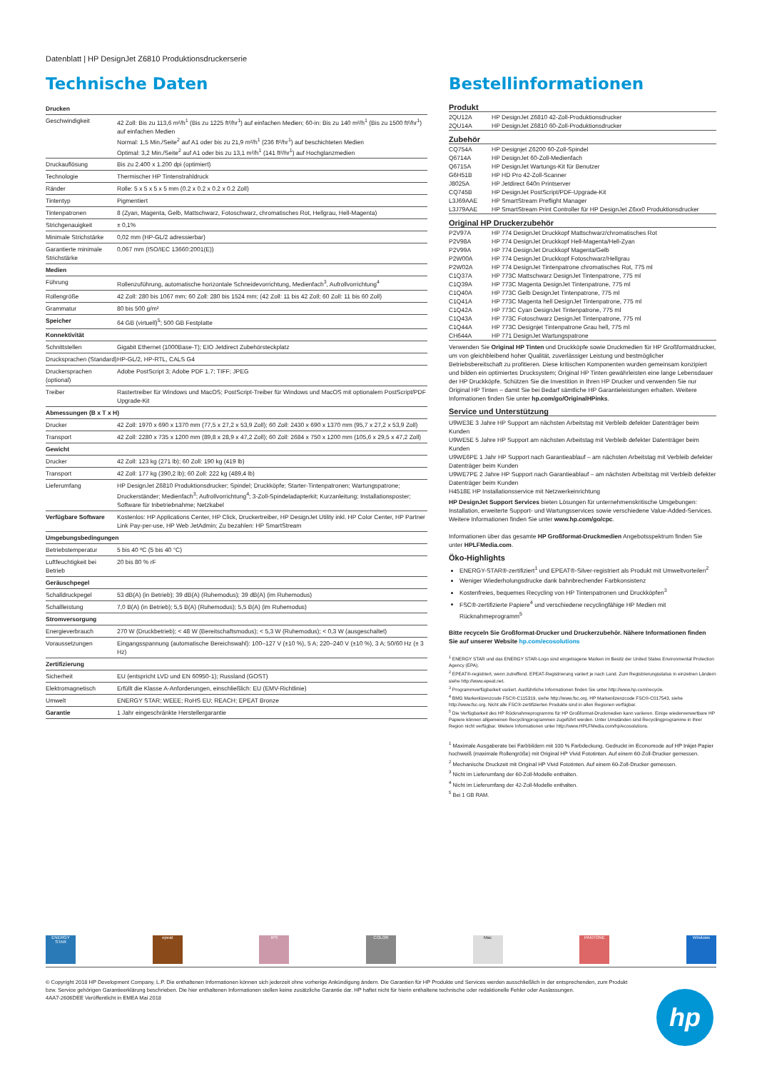Datenblatt | HP DesignJet Z6810 Produktionsdruckerserie
Technische Daten
| Drucken | |
| --- | --- |
| Geschwindigkeit | 42 Zoll: Bis zu 113,6 m²/h<sup>1</sup> (Bis zu 1225 ft²/hr<sup>1</sup>) auf einfachen Medien; 60-in: Bis zu 140 m²/h<sup>1</sup> (Bis zu 1500 ft²/hr<sup>1</sup>) auf einfachen Medien Normal: 1,5 Min./Seite<sup>2</sup> auf A1 oder bis zu 21,9 m²/h<sup>1</sup> (236 ft²/hr<sup>1</sup>) auf beschichteten Medien Optimal: 3,2 Min./Seite<sup>2</sup> auf A1 oder bis zu 13,1 m²/h<sup>1</sup> (141 ft²/hr<sup>1</sup>) auf Hochglanzmedien |
| Druckauflösung | Bis zu 2.400 x 1.200 dpi (optimiert) |
| Technologie | Thermischer HP Tintenstrahldruck |
| Ränder | Rolle: 5 x 5 x 5 x 5 mm (0.2 x 0.2 x 0.2 x 0.2 Zoll) |
| Tintentyp | Pigmentiert |
| Tintenpatronen | 8 (Zyan, Magenta, Gelb, Mattschwarz, Fotoschwarz, chromatisches Rot, Hellgrau, Hell-Magenta) |
| Strichgenauigkeit | ± 0,1% |
| Minimale Strichstärke | 0,02 mm (HP-GL/2 adressierbar) |
| Garantierte minimale Strichstärke | 0,067 mm (ISO/IEC 13660:2001(E)) |
| Medien | |
| Führung | Rollenzuführung, automatische horizontale Schneidevorrichtung, Medienfach<sup>3</sup>, Aufrollvorrichtung<sup>4</sup> |
| Rollengröße | 42 Zoll: 280 bis 1067 mm; 60 Zoll: 280 bis 1524 mm; (42 Zoll: 11 bis 42 Zoll; 60 Zoll: 11 bis 60 Zoll) |
| Grammatur | 80 bis 500 g/m² |
| Speicher | 64 GB (virtuell)<sup>5</sup>; 500 GB Festplatte |
| Konnektivität | |
| Schnittstellen | Gigabit Ethernet (1000Base-T); EIO Jetdirect Zubehörsteckplatz |
| Drucksprachen (Standard) | HP-GL/2, HP-RTL, CALS G4 |
| Druckersprachen (optional) | Adobe PostScript 3; Adobe PDF 1.7; TIFF; JPEG |
| Treiber | Rastertreiber für Windows und MacOS; PostScript-Treiber für Windows und MacOS mit optionalem PostScript/PDF Upgrade-Kit |
| Abmessungen (B x T x H) | |
| Drucker | 42 Zoll: 1970 x 690 x 1370 mm (77,5 x 27,2 x 53,9 Zoll); 60 Zoll: 2430 x 690 x 1370 mm (95,7 x 27,2 x 53,9 Zoll) |
| Transport | 42 Zoll: 2280 x 735 x 1200 mm (89,8 x 28,9 x 47,2 Zoll); 60 Zoll: 2684 x 750 x 1200 mm (105,6 x 29,5 x 47,2 Zoll) |
| Gewicht | |
| Drucker | 42 Zoll: 123 kg (271 lb); 60 Zoll: 190 kg (419 lb) |
| Transport | 42 Zoll: 177 kg (390,2 lb); 60 Zoll: 222 kg (489,4 lb) |
| Lieferumfang | HP DesignJet Z6810 Produktionsdrucker; Spindel; Druckköpfe; Starter-Tintenpatronen; Wartungspatrone; Druckerständer; Medienfach<sup>3</sup>; Aufrollvorrichtung<sup>4</sup>; 3-Zoll-Spindeladapterkit; Kurzanleitung; Installationsposter; Software für Inbetriebnahme; Netzkabel |
| Verfügbare Software | Kostenlos: HP Applications Center, HP Click, Druckertreiber, HP DesignJet Utility inkl. HP Color Center, HP Partner Link Pay-per-use, HP Web JetAdmin; Zu bezahlen: HP SmartStream |
| Umgebungsbedingungen | |
| Betriebstemperatur | 5 bis 40 ºC (5 bis 40 °C) |
| Luftfeuchtigkeit bei Betrieb | 20 bis 80 % rF |
| Geräuschpegel | |
| Schalldruckpegel | 53 dB(A) (in Betrieb); 39 dB(A) (Ruhemodus); 39 dB(A) (im Ruhemodus) |
| Schallleistung | 7,0 B(A) (in Betrieb); 5,5 B(A) (Ruhemodus); 5,5 B(A) (im Ruhemodus) |
| Stromversorgung | |
| Energieverbrauch | 270 W (Druckbetrieb); < 48 W (Bereitschaftsmodus); < 5,3 W (Ruhemodus); < 0,3 W (ausgeschaltet) |
| Voraussetzungen | Eingangsspannung (automatische Bereichswahl): 100–127 V (±10 %), 5 A; 220–240 V (±10 %), 3 A; 50/60 Hz (± 3 Hz) |
| Zertifizierung | |
| Sicherheit | EU (entspricht LVD und EN 60950-1); Russland (GOST) |
| Elektromagnetisch | Erfüllt die Klasse A-Anforderungen, einschließlich: EU (EMV-Richtlinie) |
| Umwelt | ENERGY STAR; WEEE; RoHS EU; REACH; EPEAT Bronze |
| Garantie | 1 Jahr eingeschränkte Herstellergarantie |
Bestellinformationen
Produkt
| 2QU12A | HP DesignJet Z6810 42-Zoll-Produktionsdrucker |
| 2QU14A | HP DesignJet Z6810 60-Zoll-Produktionsdrucker |
Zubehör
| CQ754A | HP Designjet Z6200 60-Zoll-Spindel |
| Q6714A | HP DesignJet 60-Zoll-Medienfach |
| Q6715A | HP DesignJet Wartungs-Kit für Benutzer |
| G6H51B | HP HD Pro 42-Zoll-Scanner |
| J8025A | HP Jetdirect 640n Printserver |
| CQ745B | HP DesignJet PostScript/PDF-Upgrade-Kit |
| L3J69AAE | HP SmartStream Preflight Manager |
| L3J79AAE | HP SmartStream Print Controller für HP DesignJet Z6xx0 Produktionsdrucker |
Original HP Druckerzubehör
| P2V97A | HP 774 DesignJet Druckkopf Mattschwarz/chromatisches Rot |
| P2V98A | HP 774 DesignJet Druckkopf Hell-Magenta/Hell-Zyan |
| P2V99A | HP 774 DesignJet Druckkopf Magenta/Gelb |
| P2W00A | HP 774 DesignJet Druckkopf Fotoschwarz/Hellgrau |
| P2W02A | HP 774 DesignJet Tintenpatrone chromatisches Rot, 775 ml |
| C1Q37A | HP 773C Mattschwarz DesignJet Tintenpatrone, 775 ml |
| C1Q39A | HP 773C Magenta DesignJet Tintenpatrone, 775 ml |
| C1Q40A | HP 773C Gelb DesignJet Tintenpatrone, 775 ml |
| C1Q41A | HP 773C Magenta hell DesignJet Tintenpatrone, 775 ml |
| C1Q42A | HP 773C Cyan DesignJet Tintenpatrone, 775 ml |
| C1Q43A | HP 773C Fotoschwarz DesignJet Tintenpatrone, 775 ml |
| C1Q44A | HP 773C Designjet Tintenpatrone Grau hell, 775 ml |
| CH644A | HP 771 DesignJet Wartungspatrone |
Verwenden Sie Original HP Tinten und Druckköpfe sowie Druckmedien für HP Großformatdrucker, um von gleichbleibend hoher Qualität, zuverlässiger Leistung und bestmöglicher Betriebsbereitschaft zu profitieren. Diese kritischen Komponenten wurden gemeinsam konzipiert und bilden ein optimiertes Drucksystem; Original HP Tinten gewährleisten eine lange Lebensdauer der HP Druckköpfe. Schützen Sie die Investition in Ihren HP Drucker und verwenden Sie nur Original HP Tinten – damit Sie bei Bedarf sämtliche HP Garantieleistungen erhalten. Weitere Informationen finden Sie unter hp.com/go/OriginalHPinks.
Service und Unterstützung
U9WE3E 3 Jahre HP Support am nächsten Arbeitstag mit Verbleib defekter Datenträger beim Kunden
U9WE5E 5 Jahre HP Support am nächsten Arbeitstag mit Verbleib defekter Datenträger beim Kunden
U9WE6PE 1 Jahr HP Support nach Garantieablauf – am nächsten Arbeitstag mit Verbleib defekter Datenträger beim Kunden
U9WE7PE 2 Jahre HP Support nach Garantieablauf – am nächsten Arbeitstag mit Verbleib defekter Datenträger beim Kunden
H4518E HP Installationsservice mit Netzwerkeinrichtung
HP DesignJet Support Services bieten Lösungen für unternehmenskritische Umgebungen: Installation, erweiterte Support- und Wartungsservices sowie verschiedene Value-Added-Services. Weitere Informationen finden Sie unter www.hp.com/go/cpc.
Informationen über das gesamte HP Großformat-Druckmedien Angebotsspektrum finden Sie unter HPLFMedia.com.
Öko-Highlights
ENERGY-STAR®-zertifiziert<sup>1</sup> und EPEAT®-Silver-registriert als Produkt mit Umweltvorteilen<sup>2</sup>
Weniger Wiederholungsdrucke dank bahnbrechender Farbkonsistenz
Kostenfreies, bequemes Recycling von HP Tintenpatronen und Druckköpfen<sup>3</sup>
FSC®-zertifizierte Papiere<sup>4</sup> und verschiedene recyclingfähige HP Medien mit Rücknahmeprogramm<sup>5</sup>
Bitte recyceln Sie Großformat-Drucker und Druckerzubehör. Nähere Informationen finden Sie auf unserer Website hp.com/ecosolutions
<sup>1</sup> ENERGY STAR und das ENERGY STAR-Logo sind eingetragene Marken im Besitz der United States Environmental Protection Agency (EPA).
<sup>2</sup> EPEAT®-registriert, wenn zutreffend. EPEAT-Registrierung variiert je nach Land. Zum Registrierungsstatus in einzelnen Ländern siehe http://www.epeat.net.
<sup>3</sup> Programmverfügbarkeit variiert. Ausführliche Informationen finden Sie unter http://www.hp.com/recycle.
<sup>4</sup> BMG Markenlizenzcode FSC®-C115319, siehe http://www.fsc.org. HP Markenlizenzcode FSC®-C017543, siehe http://www.fsc.org. Nicht alle FSC®-zertifizierten Produkte sind in allen Regionen verfügbar.
<sup>5</sup> Die Verfügbarkeit des HP Rücknahmeprogramms für HP Großformat-Druckmedien kann variieren. Einige wiederverwertbare HP Papiere können allgemeinen Recyclingprogrammen zugeführt werden. Unter Umständen sind Recyclingprogramme in Ihrer Region nicht verfügbar. Weitere Informationen unter http://www.HPLFMedia.com/hp/ecosolutions.
<sup>1</sup> Maximale Ausgaberate bei Farbbildern mit 100 % Farbdeckung. Gedruckt im Economode auf HP Inkjet-Papier hochweiß (maximale Rollengröße) mit Original HP Vivid Fototinten. Auf einem 60-Zoll-Drucker gemessen.
<sup>2</sup> Mechanische Druckzeit mit Original HP Vivid Fototinten. Auf einem 60-Zoll-Drucker gemessen.
<sup>3</sup> Nicht im Lieferumfang der 60-Zoll-Modelle enthalten.
<sup>4</sup> Nicht im Lieferumfang der 42-Zoll-Modelle enthalten.
<sup>5</sup> Bei 1 GB RAM.
ENERGY STAR epeat IPS COLOR Mac PANTONE Windows
© Copyright 2018 HP Development Company, L.P. Die enthaltenen Informationen können sich jederzeit ohne vorherige Ankündigung ändern. Die Garantien für HP Produkte und Services werden ausschließlich in der entsprechenden, zum Produkt bzw. Service gehörigen Garantieerklärung beschrieben. Die hier enthaltenen Informationen stellen keine zusätzliche Garantie dar. HP haftet nicht für hierin enthaltene technische oder redaktionelle Fehler oder Auslassungen.
4AA7-2606DEE Veröffentlicht in EMEA Mai 2018
hp